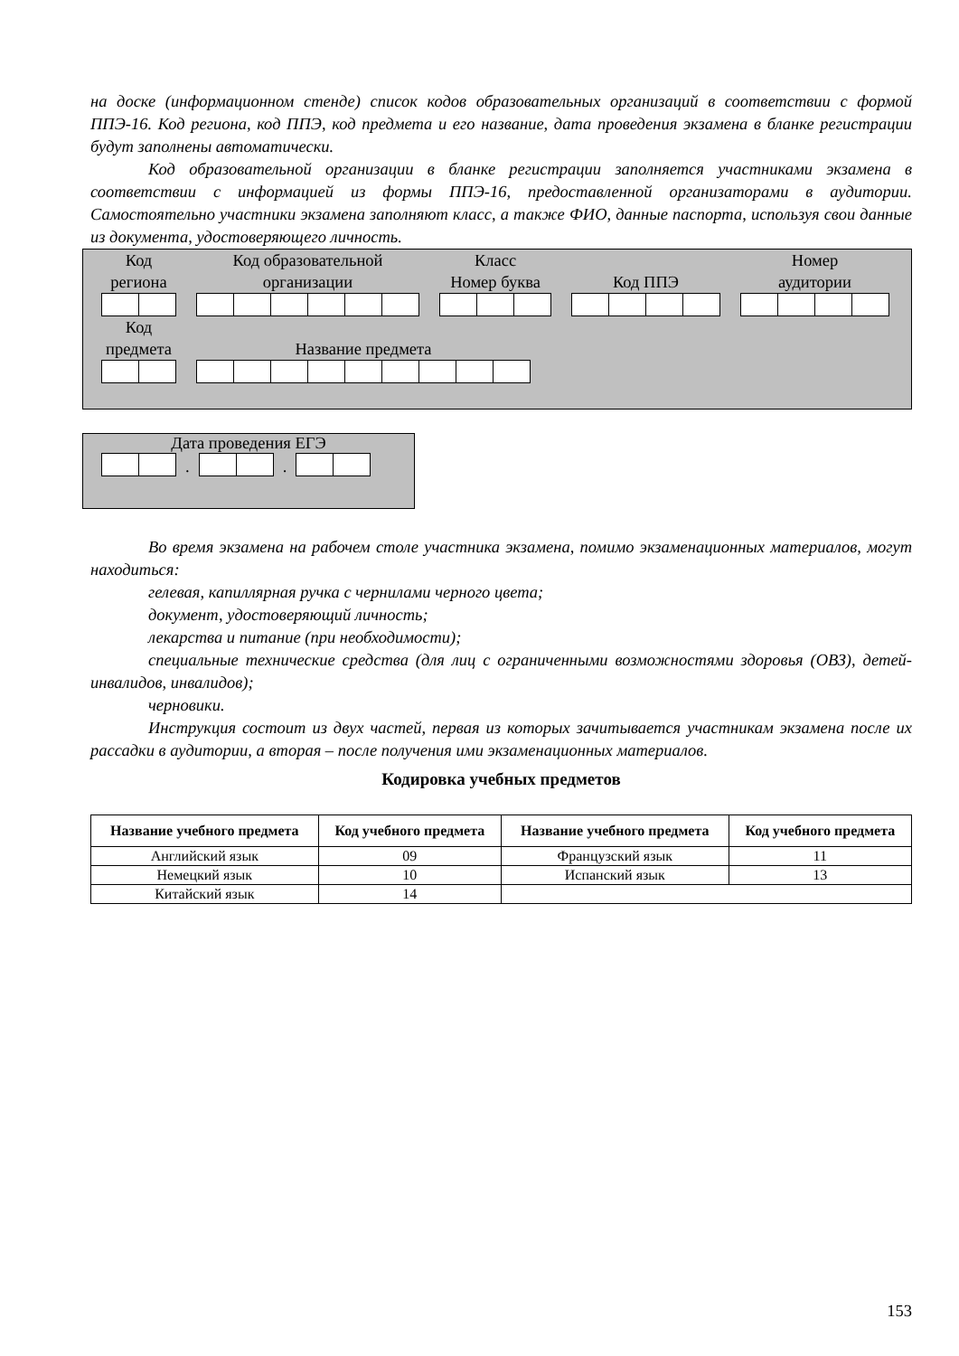на доске (информационном стенде) список кодов образовательных организаций в соответствии с формой ППЭ-16. Код региона, код ППЭ, код предмета и его название, дата проведения экзамена в бланке регистрации будут заполнены автоматически.
Код образовательной организации в бланке регистрации заполняется участниками экзамена в соответствии с информацией из формы ППЭ-16, предоставленной организаторами в аудитории. Самостоятельно участники экзамена заполняют класс, а также ФИО, данные паспорта, используя свои данные из документа, удостоверяющего личность.
Код
региона
Код образовательной
организации
Класс
Номер буква
Код ППЭ
Номер
аудитории
Код
предмета
Название предмета
Дата проведения ЕГЭ
.
.
Во время экзамена на рабочем столе участника экзамена, помимо экзаменационных материалов, могут находиться:
гелевая, капиллярная ручка с чернилами черного цвета;
документ, удостоверяющий личность;
лекарства и питание (при необходимости);
специальные технические средства (для лиц с ограниченными возможностями здоровья (ОВЗ), детей-инвалидов, инвалидов);
черновики.
Инструкция состоит из двух частей, первая из которых зачитывается участникам экзамена после их рассадки в аудитории, а вторая – после получения ими экзаменационных материалов.
Кодировка учебных предметов
| Название учебного предмета | Код учебного предмета | Название учебного предмета | Код учебного предмета |
| --- | --- | --- | --- |
| Английский язык | 09 | Французский язык | 11 |
| Немецкий язык | 10 | Испанский язык | 13 |
| Китайский язык | 14 | | |
153